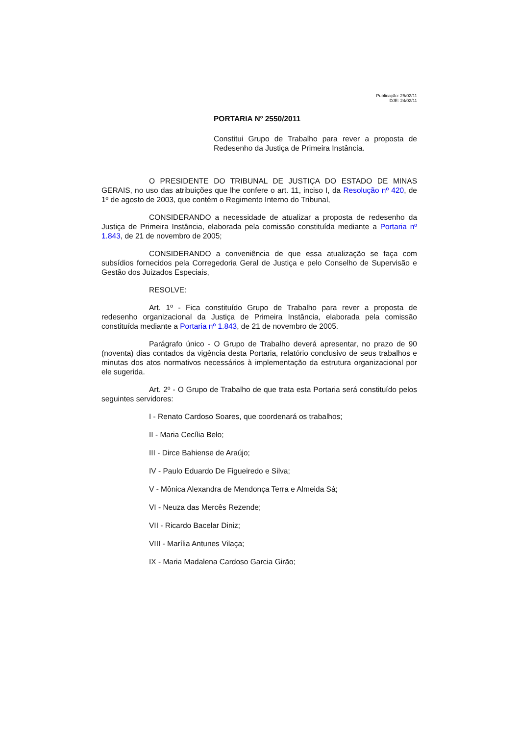Publicação: 25/02/11
DJE: 24/02/11
PORTARIA Nº 2550/2011
Constitui Grupo de Trabalho para rever a proposta de Redesenho da Justiça de Primeira Instância.
O PRESIDENTE DO TRIBUNAL DE JUSTIÇA DO ESTADO DE MINAS GERAIS, no uso das atribuições que lhe confere o art. 11, inciso I, da Resolução nº 420, de 1º de agosto de 2003, que contém o Regimento Interno do Tribunal,
CONSIDERANDO a necessidade de atualizar a proposta de redesenho da Justiça de Primeira Instância, elaborada pela comissão constituída mediante a Portaria nº 1.843, de 21 de novembro de 2005;
CONSIDERANDO a conveniência de que essa atualização se faça com subsídios fornecidos pela Corregedoria Geral de Justiça e pelo Conselho de Supervisão e Gestão dos Juizados Especiais,
RESOLVE:
Art. 1º - Fica constituído Grupo de Trabalho para rever a proposta de redesenho organizacional da Justiça de Primeira Instância, elaborada pela comissão constituída mediante a Portaria nº 1.843, de 21 de novembro de 2005.
Parágrafo único - O Grupo de Trabalho deverá apresentar, no prazo de 90 (noventa) dias contados da vigência desta Portaria, relatório conclusivo de seus trabalhos e minutas dos atos normativos necessários à implementação da estrutura organizacional por ele sugerida.
Art. 2º - O Grupo de Trabalho de que trata esta Portaria será constituído pelos seguintes servidores:
I - Renato Cardoso Soares, que coordenará os trabalhos;
II - Maria Cecília Belo;
III - Dirce Bahiense de Araújo;
IV - Paulo Eduardo De Figueiredo e Silva;
V - Mônica Alexandra de Mendonça Terra e Almeida Sá;
VI - Neuza das Mercês Rezende;
VII - Ricardo Bacelar Diniz;
VIII - Marília Antunes Vilaça;
IX - Maria Madalena Cardoso Garcia Girão;